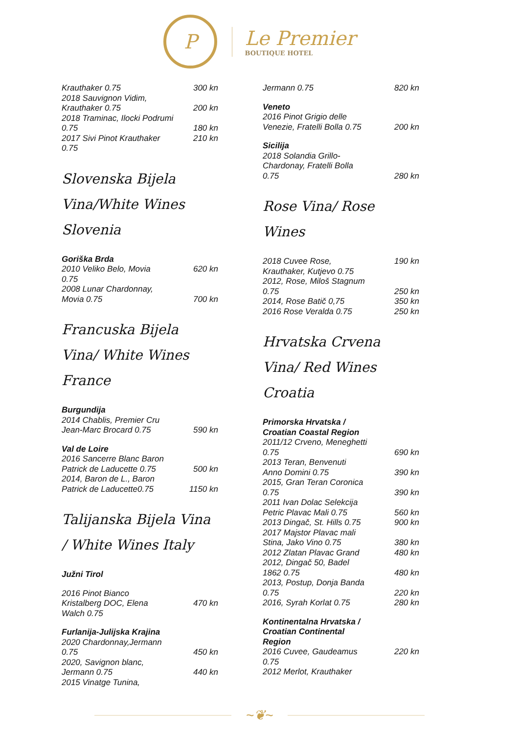P
Le Premier
BOUTIQUE HOTEL
Krauthaker 0.75 300 kn
2018 Sauvignon Vidim,
Krauthaker 0.75
200 kn
2018 Traminac, Ilocki Podrumi
0.75
180 kn
2017 Sivi Pinot Krauthaker
0.75 210 kn
Slovenska Bijela Vina/White Wines Slovenia
Goriška Brda
2010 Veliko Belo, Movia
0.75 620 kn
2008 Lunar Chardonnay,
Movia 0.75
700 kn
Francuska Bijela Vina/ White Wines France
Burgundija
2014 Chablis, Premier Cru
Jean-Marc Brocard 0.75
590 kn
Val de Loire
2016 Sancerre Blanc Baron
Patrick de Laducette 0.75
500 kn
2014, Baron de L., Baron
Patrick de Laducette0.75
1150 kn
Talijanska Bijela Vina / White Wines Italy
Južni Tirol
2016 Pinot Bianco
Kristalberg DOC, Elena
Walch 0.75
470 kn
Furlanija-Julijska Krajina
2020 Chardonnay,Jermann
0.75
450 kn
2020, Savignon blanc,
Jermann 0.75
440 kn
2015 Vinatge Tunina,
Jermann 0.75 820 kn
Veneto
2016 Pinot Grigio delle
Venezie, Fratelli Bolla 0.75
200 kn
Sicilija
2018 Solandia Grillo-
Chardonay, Fratelli Bolla
0.75
280 kn
Rose Vina/ Rose Wines
2018 Cuvee Rose,
Krauthaker, Kutjevo 0.75 190 kn
2012, Rose, Miloš Stagnum
0.75
250 kn
2014, Rose Batič 0,75 350 kn
2016 Rose Veralda 0.75 250 kn
Hrvatska Crvena Vina/ Red Wines Croatia
Primorska Hrvatska /
Croatian Coastal Region
2011/12 Crveno, Meneghetti
0.75
690 kn
2013 Teran, Benvenuti
Anno Domini 0.75
390 kn
2015, Gran Teran Coronica
0.75
390 kn
2011 Ivan Dolac Selekcija
Petric Plavac Mali 0.75
560 kn
2013 Dingač, St. Hills 0.75 900 kn
2017 Majstor Plavac mali
Stina, Jako Vino 0.75
380 kn
2012 Zlatan Plavac Grand 480 kn
2012, Dingač 50, Badel
1862 0.75
480 kn
2013, Postup, Donja Banda
0.75
220 kn
2016, Syrah Korlat 0.75 280 kn
Kontinentalna Hrvatska /
Croatian Continental
Region
2016 Cuvee, Gaudeamus
0.75 220 kn
2012 Merlot, Krauthaker
~❦~